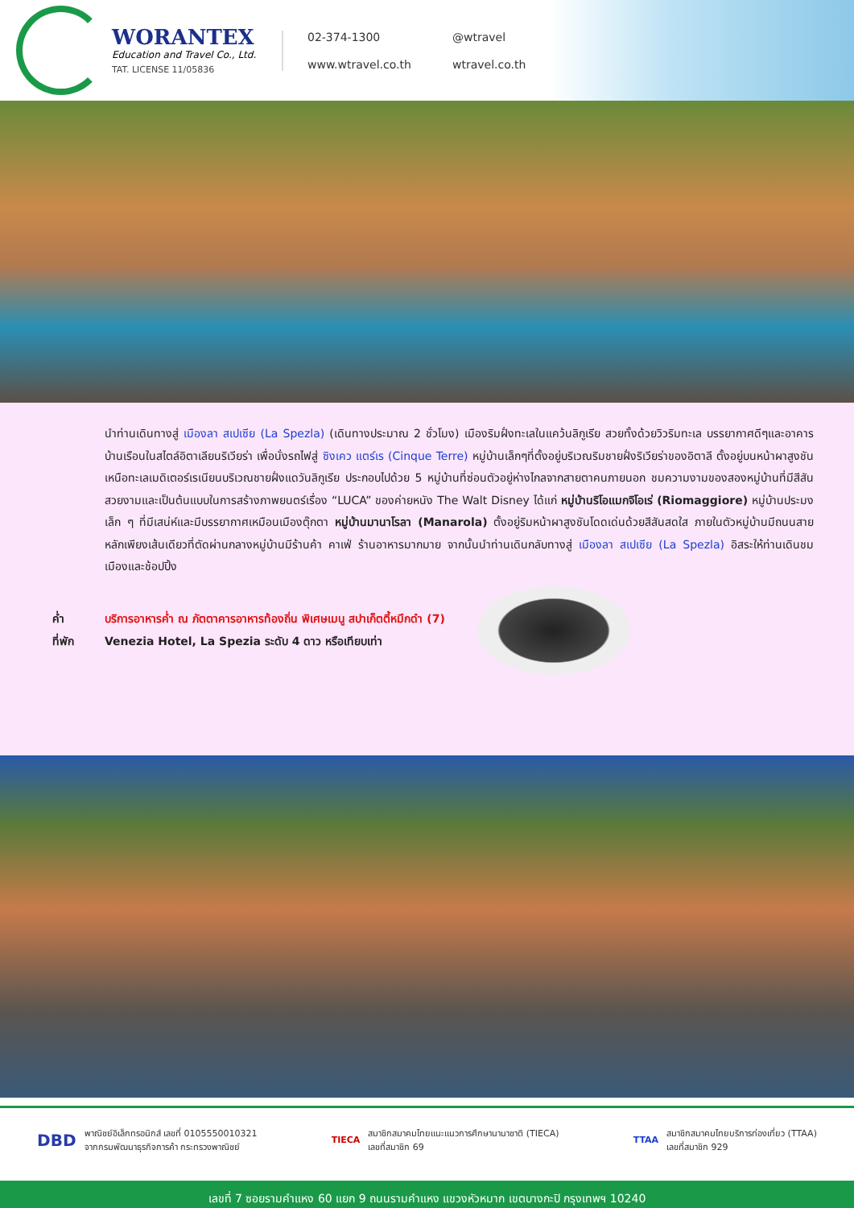WORANTEX
Education and Travel Co., Ltd.
TAT. LICENSE 11/05836
02-374-1300 @wtravel www.wtravel.co.th wtravel.co.th
นำท่านเดินทางสู่ เมืองลา สเปเซีย (La Spezla) (เดินทางประมาณ 2 ชั่วโมง) เมืองริมฝั่งทะเลในแคว้นลิกูเรีย สวยทั้งด้วยวิวริมทะเล บรรยากาศดีๆและอาคารบ้านเรือนในสไตล์อิตาเลียนริเวียร่า เพื่อนั่งรถไฟสู่ ซิงเคว แตร์เร (Cinque Terre) หมู่บ้านเล็กๆที่ตั้งอยู่บริเวณริมชายฝั่งริเวียร่าของอิตาลี ตั้งอยู่บนหน้าผาสูงชันเหนือทะเลเมดิเตอร์เรเนียนบริเวณชายฝั่งแดวันลิกูเรีย ประกอบไปด้วย 5 หมู่บ้านที่ซ่อนตัวอยู่ห่างไกลจากสายตาคนภายนอก ชมความงามของสองหมู่บ้านที่มีสีสันสวยงามและเป็นต้นแบบในการสร้างภาพยนตร์เรื่อง “LUCA” ของค่ายหนัง The Walt Disney ได้แก่ หมู่บ้านริโอแมกจิโอเร่ (Riomaggiore) หมู่บ้านประมงเล็ก ๆ ที่มีเสน่ห์และมีบรรยากาศเหมือนเมืองตุ๊กตา หมู่บ้านมานาโรลา (Manarola) ตั้งอยู่ริมหน้าผาสูงชันโดดเด่นด้วยสีสันสดใส ภายในตัวหมู่บ้านมีถนนสายหลักเพียงเส้นเดียวที่ตัดผ่านกลางหมู่บ้านมีร้านค้า คาเฟ่ ร้านอาหารมากมาย จากนั้นนำท่านเดินกลับทางสู่ เมืองลา สเปเซีย (La Spezla) อิสระให้ท่านเดินชมเมืองและช้อปปิ้ง
ค่ำ บริการอาหารค่ำ ณ ภัตตาคารอาหารท้องถิ่น พิเศษเมนู สปาเก็ตตี้หมึกดำ (7)
ที่พัก Venezia Hotel, La Spezia ระดับ 4 ดาว หรือเทียบเท่า
DBD พาณิชย์อิเล็กทรอนิกส์ เลขที่ 0105550010321
จากกรมพัฒนาธุรกิจการค้า กระทรวงพาณิชย์
TIECA สมาชิกสมาคมไทยแนะแนวการศึกษานานาชาติ (TIECA)
เลขที่สมาชิก 69
TTAA สมาชิกสมาคมไทยบริการท่องเที่ยว (TTAA)
เลขที่สมาชิก 929
เลขที่ 7 ซอยรามคำแหง 60 แยก 9 ถนนรามคำแหง แขวงหัวหมาก เขตบางกะปิ กรุงเทพฯ 10240